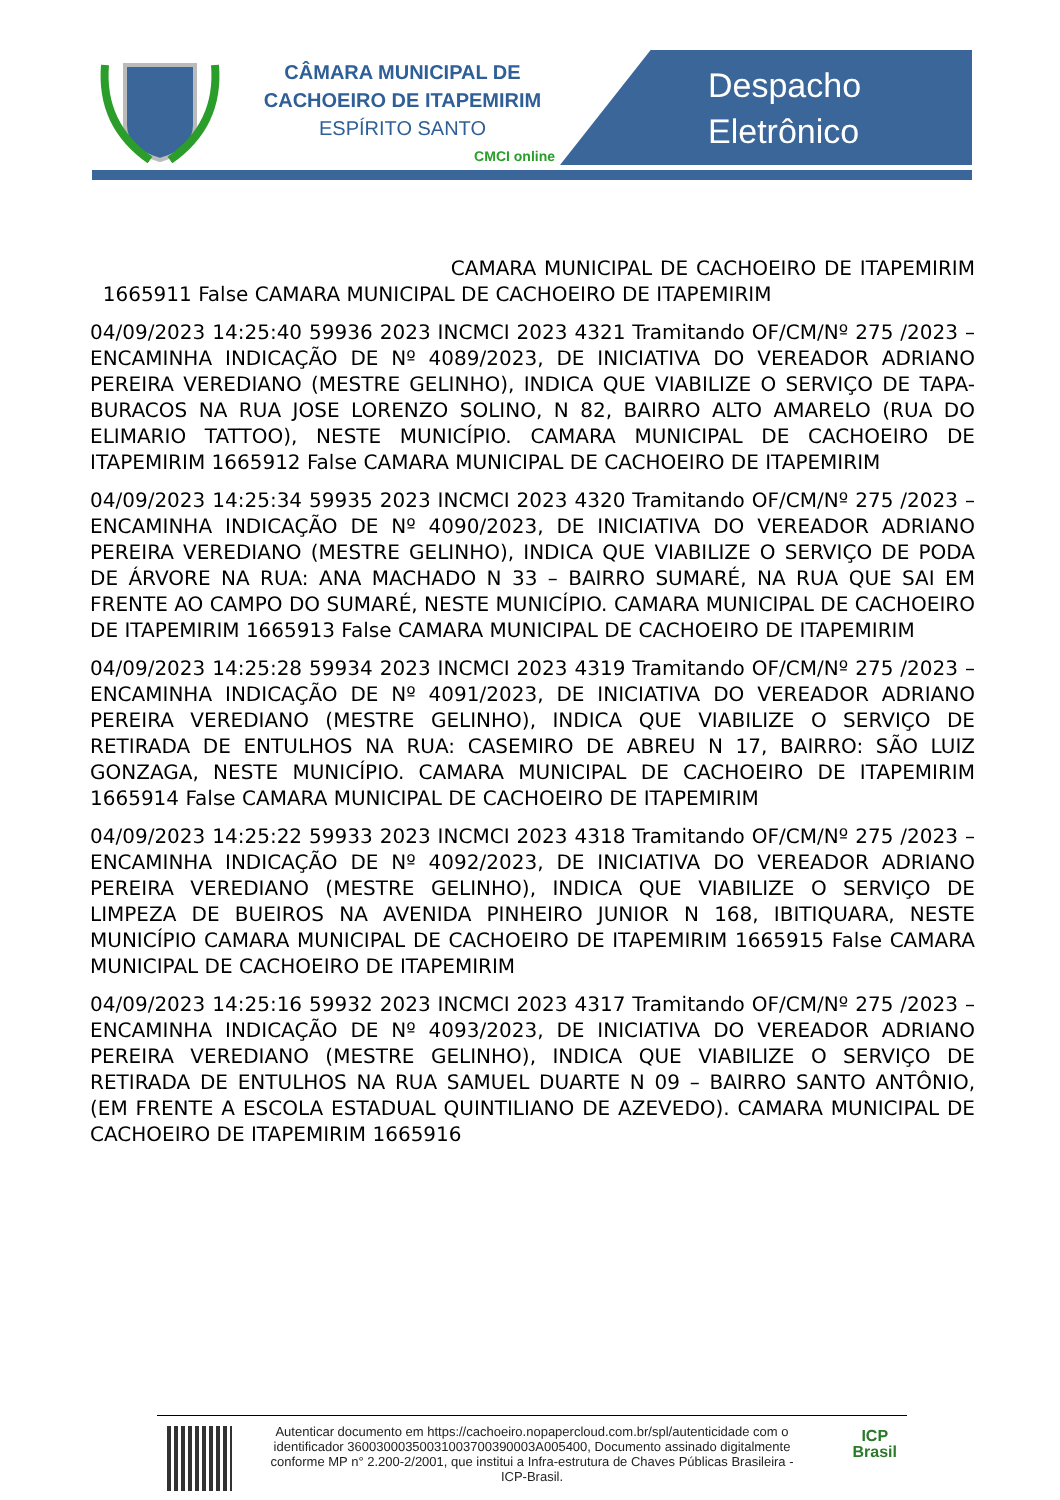CÂMARA MUNICIPAL DE
CACHOEIRO DE ITAPEMIRIM
ESPÍRITO SANTO
CMCI online
Despacho
Eletrônico
CAMARA MUNICIPAL DE CACHOEIRO DE ITAPEMIRIM 1665911 False CAMARA MUNICIPAL DE CACHOEIRO DE ITAPEMIRIM
04/09/2023 14:25:40 59936 2023 INCMCI 2023 4321 Tramitando OF/CM/Nº 275 /2023 – ENCAMINHA INDICAÇÃO DE Nº 4089/2023, DE INICIATIVA DO VEREADOR ADRIANO PEREIRA VEREDIANO (MESTRE GELINHO), INDICA QUE VIABILIZE O SERVIÇO DE TAPA-BURACOS NA RUA JOSE LORENZO SOLINO, N 82, BAIRRO ALTO AMARELO (RUA DO ELIMARIO TATTOO), NESTE MUNICÍPIO. CAMARA MUNICIPAL DE CACHOEIRO DE ITAPEMIRIM 1665912 False CAMARA MUNICIPAL DE CACHOEIRO DE ITAPEMIRIM
04/09/2023 14:25:34 59935 2023 INCMCI 2023 4320 Tramitando OF/CM/Nº 275 /2023 – ENCAMINHA INDICAÇÃO DE Nº 4090/2023, DE INICIATIVA DO VEREADOR ADRIANO PEREIRA VEREDIANO (MESTRE GELINHO), INDICA QUE VIABILIZE O SERVIÇO DE PODA DE ÁRVORE NA RUA: ANA MACHADO N 33 – BAIRRO SUMARÉ, NA RUA QUE SAI EM FRENTE AO CAMPO DO SUMARÉ, NESTE MUNICÍPIO. CAMARA MUNICIPAL DE CACHOEIRO DE ITAPEMIRIM 1665913 False CAMARA MUNICIPAL DE CACHOEIRO DE ITAPEMIRIM
04/09/2023 14:25:28 59934 2023 INCMCI 2023 4319 Tramitando OF/CM/Nº 275 /2023 – ENCAMINHA INDICAÇÃO DE Nº 4091/2023, DE INICIATIVA DO VEREADOR ADRIANO PEREIRA VEREDIANO (MESTRE GELINHO), INDICA QUE VIABILIZE O SERVIÇO DE RETIRADA DE ENTULHOS NA RUA: CASEMIRO DE ABREU N 17, BAIRRO: SÃO LUIZ GONZAGA, NESTE MUNICÍPIO. CAMARA MUNICIPAL DE CACHOEIRO DE ITAPEMIRIM 1665914 False CAMARA MUNICIPAL DE CACHOEIRO DE ITAPEMIRIM
04/09/2023 14:25:22 59933 2023 INCMCI 2023 4318 Tramitando OF/CM/Nº 275 /2023 – ENCAMINHA INDICAÇÃO DE Nº 4092/2023, DE INICIATIVA DO VEREADOR ADRIANO PEREIRA VEREDIANO (MESTRE GELINHO), INDICA QUE VIABILIZE O SERVIÇO DE LIMPEZA DE BUEIROS NA AVENIDA PINHEIRO JUNIOR N 168, IBITIQUARA, NESTE MUNICÍPIO CAMARA MUNICIPAL DE CACHOEIRO DE ITAPEMIRIM 1665915 False CAMARA MUNICIPAL DE CACHOEIRO DE ITAPEMIRIM
04/09/2023 14:25:16 59932 2023 INCMCI 2023 4317 Tramitando OF/CM/Nº 275 /2023 – ENCAMINHA INDICAÇÃO DE Nº 4093/2023, DE INICIATIVA DO VEREADOR ADRIANO PEREIRA VEREDIANO (MESTRE GELINHO), INDICA QUE VIABILIZE O SERVIÇO DE RETIRADA DE ENTULHOS NA RUA SAMUEL DUARTE N 09 – BAIRRO SANTO ANTÔNIO, (EM FRENTE A ESCOLA ESTADUAL QUINTILIANO DE AZEVEDO). CAMARA MUNICIPAL DE CACHOEIRO DE ITAPEMIRIM 1665916
Autenticar documento em https://cachoeiro.nopapercloud.com.br/spl/autenticidade com o identificador 36003000350031003700390003A005400, Documento assinado digitalmente conforme MP n° 2.200-2/2001, que institui a Infra-estrutura de Chaves Públicas Brasileira - ICP-Brasil.
ICP
Brasil